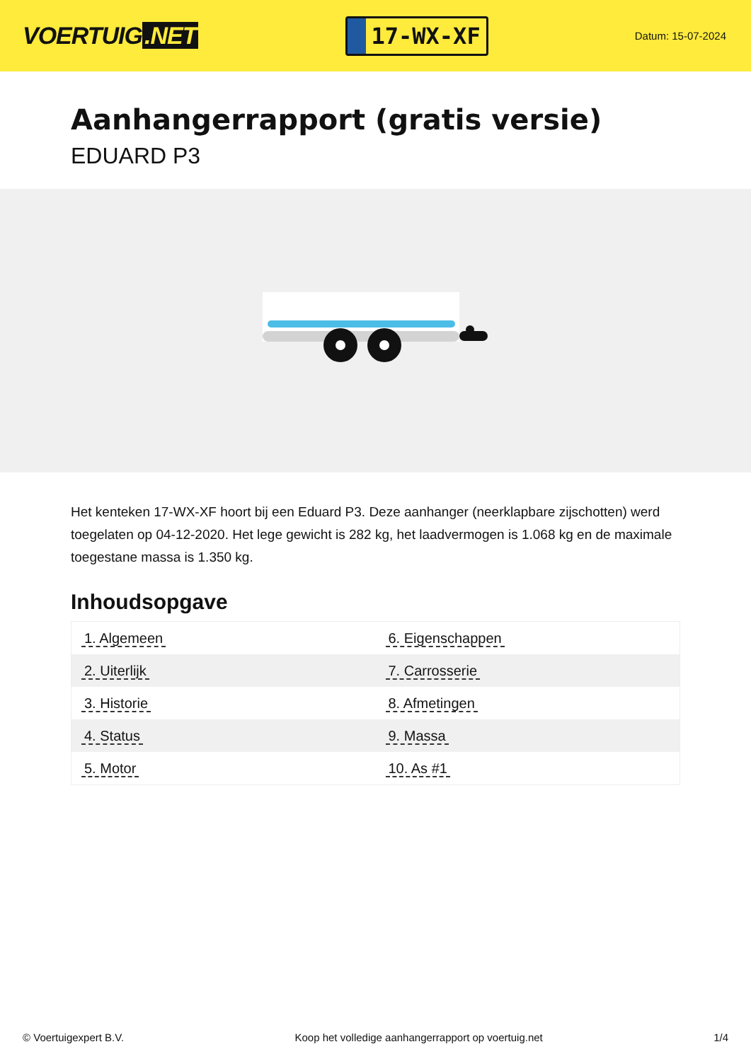VOERTUIG.NET
17-WX-XF
Datum: 15-07-2024
Aanhangerrapport (gratis versie)
EDUARD P3
Het kenteken 17-WX-XF hoort bij een Eduard P3. Deze aanhanger (neerklapbare zijschotten) werd toegelaten op 04-12-2020. Het lege gewicht is 282 kg, het laadvermogen is 1.068 kg en de maximale toegestane massa is 1.350 kg.
Inhoudsopgave
| 1. Algemeen | 6. Eigenschappen |
| 2. Uiterlijk | 7. Carrosserie |
| 3. Historie | 8. Afmetingen |
| 4. Status | 9. Massa |
| 5. Motor | 10. As #1 |
© Voertuigexpert B.V. Koop het volledige aanhangerrapport op voertuig.net 1/4